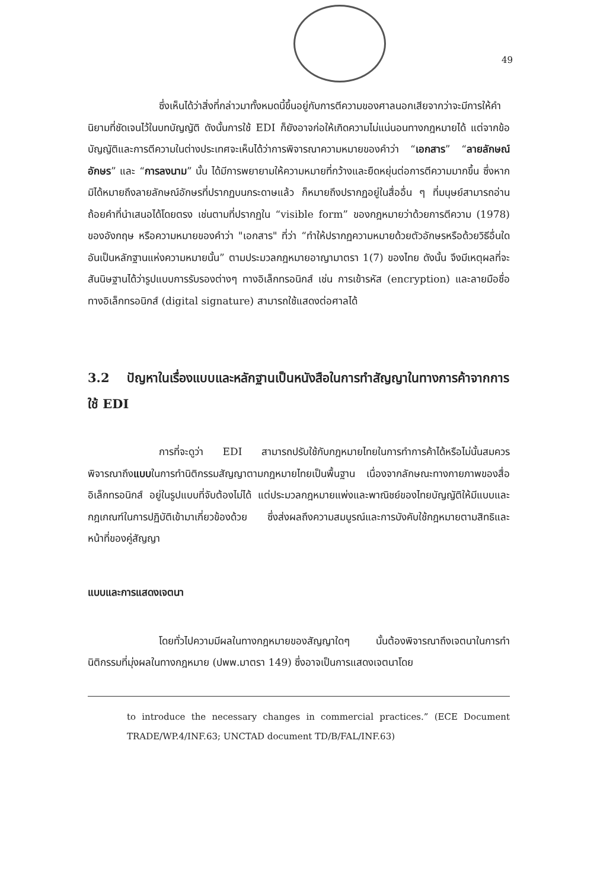49
ซึ่งเห็นได้ว่าสิ่งที่กล่าวมาทั้งหมดนี้ขึ้นอยู่กับการตีความของศาลนอกเสียจากว่าจะมีการให้คำนิยามที่ชัดเจนไว้ในบทบัญญัติ ดังนั้นการใช้ EDI ก็ยังอาจก่อให้เกิดความไม่แน่นอนทางกฎหมายได้ แต่จากข้อบัญญัติและการตีความในต่างประเทศจะเห็นได้ว่าการพิจารณาความหมายของคำว่า “เอกสาร” “ลายลักษณ์อักษร” และ “การลงนาม” นั้น ได้มีการพยายามให้ความหมายที่กว้างและยืดหยุ่นต่อการตีความมากขึ้น ซึ่งหากมิได้หมายถึงลายลักษณ์อักษรที่ปรากฏบนกระดาษแล้ว ก็หมายถึงปรากฏอยู่ในสื่ออื่น ๆ ที่มนุษย์สามารถอ่านถ้อยคำที่นำเสนอได้โดยตรง เช่นตามที่ปรากฏใน “visible form” ของกฎหมายว่าด้วยการตีความ (1978) ของอังกฤษ หรือความหมายของคำว่า "เอกสาร" ที่ว่า “ทำให้ปรากฏความหมายด้วยตัวอักษรหรือด้วยวิธีอื่นใด อันเป็นหลักฐานแห่งความหมายนั้น” ตามประมวลกฎหมายอาญามาตรา 1(7) ของไทย ดังนั้น จึงมีเหตุผลที่จะสันนิษฐานได้ว่ารูปแบบการรับรองต่างๆ ทางอิเล็กทรอนิกส์ เช่น การเข้ารหัส (encryption) และลายมือชื่อทางอิเล็กทรอนิกส์ (digital signature) สามารถใช้แสดงต่อศาลได้
3.2 ปัญหาในเรื่องแบบและหลักฐานเป็นหนังสือในการทำสัญญาในทางการค้าจากการใช้ EDI
การที่จะดูว่า EDI สามารถปรับใช้กับกฎหมายไทยในการทำการค้าได้หรือไม่นั้นสมควรพิจารณาถึงแบบในการทำนิติกรรมสัญญาตามกฎหมายไทยเป็นพื้นฐาน เนื่องจากลักษณะทางกายภาพของสื่ออิเล็กทรอนิกส์ อยู่ในรูปแบบที่จับต้องไม่ได้ แต่ประมวลกฎหมายแพ่งและพาณิชย์ของไทยบัญญัติให้มีแบบและกฎเกณฑ์ในการปฏิบัติเข้ามาเกี่ยวข้องด้วย ซึ่งส่งผลถึงความสมบูรณ์และการบังคับใช้กฎหมายตามสิทธิและหน้าที่ของคู่สัญญา
แบบและการแสดงเจตนา
โดยทั่วไปความมีผลในทางกฎหมายของสัญญาใดๆ นั้นต้องพิจารณาถึงเจตนาในการทำนิติกรรมที่มุ่งผลในทางกฎหมาย (ปพพ.มาตรา 149) ซึ่งอาจเป็นการแสดงเจตนาโดย
to introduce the necessary changes in commercial practices.” (ECE Document TRADE/WP.4/INF.63; UNCTAD document TD/B/FAL/INF.63)